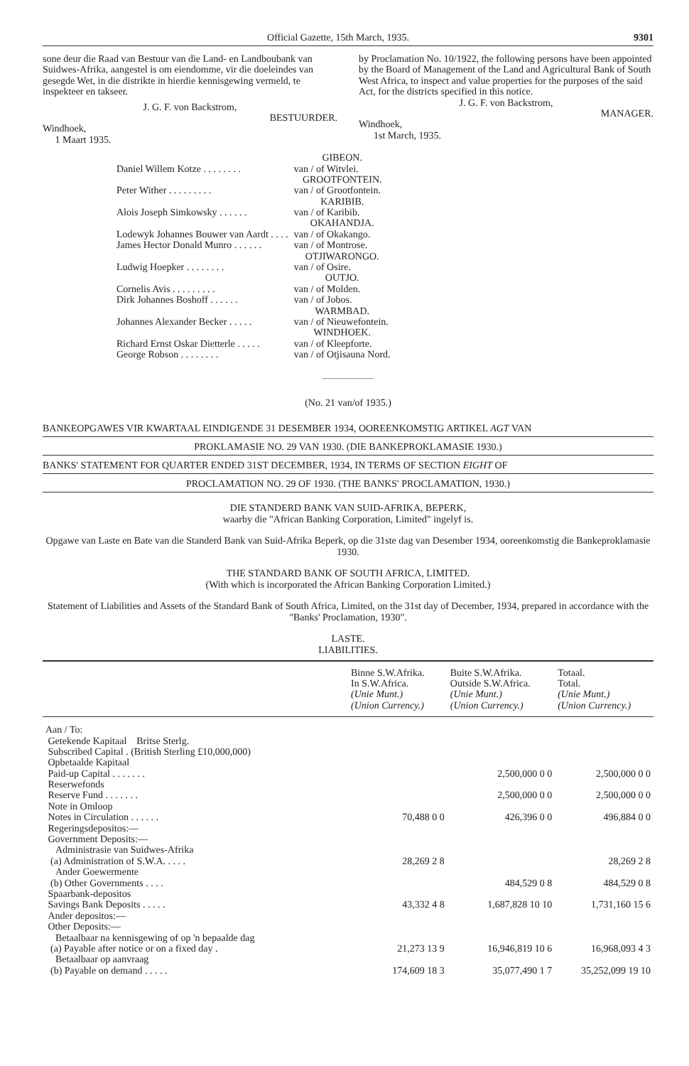Official Gazette, 15th March, 1935. 9301
sone deur die Raad van Bestuur van die Land- en Landboubank van Suidwes-Afrika, aangestel is om eiendomme, vir die doeleindes van gesegde Wet, in die distrikte in hierdie kennisgewing vermeld, te inspekteer en takseer.
J. G. F. von Backstrom,
BESTUURDER.
Windhoek,
1 Maart 1935.
by Proclamation No. 10/1922, the following persons have been appointed by the Board of Management of the Land and Agricultural Bank of South West Africa, to inspect and value properties for the purposes of the said Act, for the districts specified in this notice.
J. G. F. von Backstrom,
MANAGER.
Windhoek,
1st March, 1935.
| | GIBEON. |
| Daniel Willem Kotze . . . . . . . . | van / of Witvlei. |
| | GROOTFONTEIN. |
| Peter Wither . . . . . . . . . | van / of Grootfontein. |
| | KARIBIB. |
| Alois Joseph Simkowsky . . . . . . | van / of Karibib. |
| | OKAHANDJA. |
| Lodewyk Johannes Bouwer van Aardt . . . . | van / of Okakango. |
| James Hector Donald Munro . . . . . . | van / of Montrose. |
| | OTJIWARONGO. |
| Ludwig Hoepker . . . . . . . . | van / of Osire. |
| | OUTJO. |
| Cornelis Avis . . . . . . . . . | van / of Molden. |
| Dirk Johannes Boshoff . . . . . . | van / of Jobos. |
| | WARMBAD. |
| Johannes Alexander Becker . . . . . | van / of Nieuwefontein. |
| | WINDHOEK. |
| Richard Ernst Oskar Dietterle . . . . . | van / of Kleepforte. |
| George Robson . . . . . . . . | van / of Otjisauna Nord. |
(No. 21 van/of 1935.)
BANKEOPGAWES VIR KWARTAAL EINDIGENDE 31 DESEMBER 1934, OOREENKOMSTIG ARTIKEL AGT VAN
PROKLAMASIE NO. 29 VAN 1930. (DIE BANKEPROKLAMASIE 1930.)
BANKS' STATEMENT FOR QUARTER ENDED 31ST DECEMBER, 1934, IN TERMS OF SECTION EIGHT OF
PROCLAMATION NO. 29 OF 1930. (THE BANKS' PROCLAMATION, 1930.)
DIE STANDERD BANK VAN SUID-AFRIKA, BEPERK,
waarby die "African Banking Corporation, Limited" ingelyf is.
Opgawe van Laste en Bate van die Standerd Bank van Suid-Afrika Beperk, op die 31ste dag van Desember 1934, ooreenkomstig die Bankeproklamasie 1930.
THE STANDARD BANK OF SOUTH AFRICA, LIMITED.
(With which is incorporated the African Banking Corporation Limited.)
Statement of Liabilities and Assets of the Standard Bank of South Africa, Limited, on the 31st day of December, 1934, prepared in accordance with the "Banks' Proclamation, 1930".
LASTE.
LIABILITIES.
| | Binne S.W.Afrika. In S.W.Africa. (Unie Munt.) (Union Currency.) | Buite S.W.Afrika. Outside S.W.Africa. (Unie Munt.) (Union Currency.) | Totaal. Total. (Unie Munt.) (Union Currency.) |
| --- | --- | --- | --- |
| Aan / To: Getekende Kapitaal Britse Sterlg. Subscribed Capital . (British Sterling £10,000,000) | | | |
| Opbetaalde Kapitaal Paid-up Capital . . . . . . . | | 2,500,000 0 0 | 2,500,000 0 0 |
| Reserwefonds Reserve Fund . . . . . . . | | 2,500,000 0 0 | 2,500,000 0 0 |
| Note in Omloop Notes in Circulation . . . . . . | 70,488 0 0 | 426,396 0 0 | 496,884 0 0 |
| Regeringsdepositos:— Government Deposits:— Administrasie van Suidwes-Afrika (a) Administration of S.W.A. . . . . | 28,269 2 8 | | 28,269 2 8 |
| Ander Goewermente (b) Other Governments . . . . | | 484,529 0 8 | 484,529 0 8 |
| Spaarbank-depositos Savings Bank Deposits . . . . . | 43,332 4 8 | 1,687,828 10 10 | 1,731,160 15 6 |
| Ander depositos:— Other Deposits:— Betaalbaar na kennisgewing of op 'n bepaalde dag (a) Payable after notice or on a fixed day . | 21,273 13 9 | 16,946,819 10 6 | 16,968,093 4 3 |
| Betaalbaar op aanvraag (b) Payable on demand . . . . . | 174,609 18 3 | 35,077,490 1 7 | 35,252,099 19 10 |